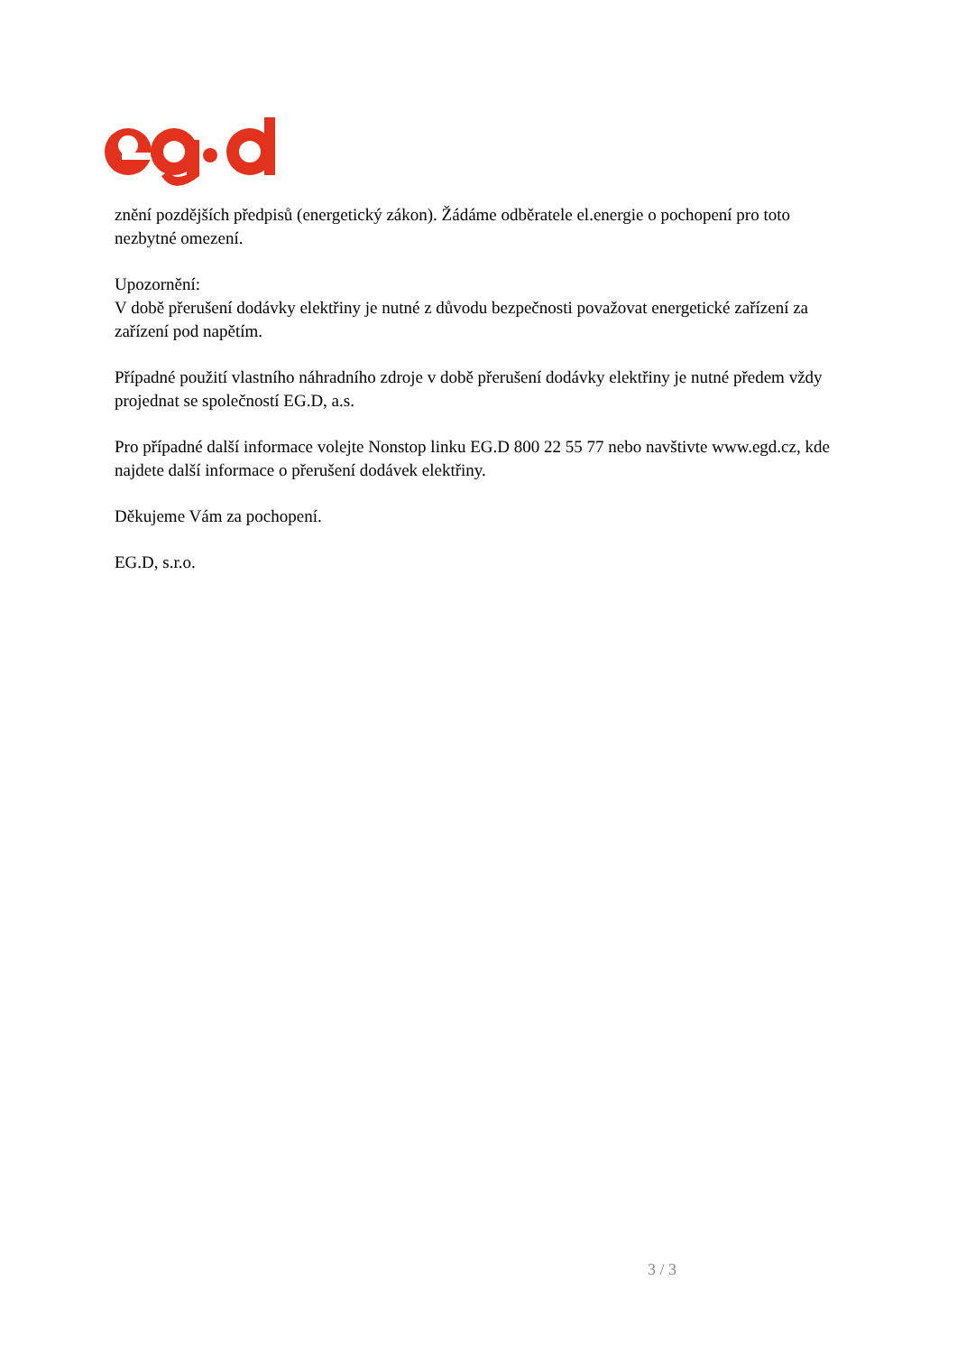znění pozdějších předpisů (energetický zákon). Žádáme odběratele el.energie o pochopení pro toto nezbytné omezení.
Upozornění:
V době přerušení dodávky elektřiny je nutné z důvodu bezpečnosti považovat energetické zařízení za zařízení pod napětím.
Případné použití vlastního náhradního zdroje v době přerušení dodávky elektřiny je nutné předem vždy projednat se společností EG.D, a.s.
Pro případné další informace volejte Nonstop linku EG.D 800 22 55 77 nebo navštivte www.egd.cz, kde najdete další informace o přerušení dodávek elektřiny.
Děkujeme Vám za pochopení.
EG.D, s.r.o.
3 / 3